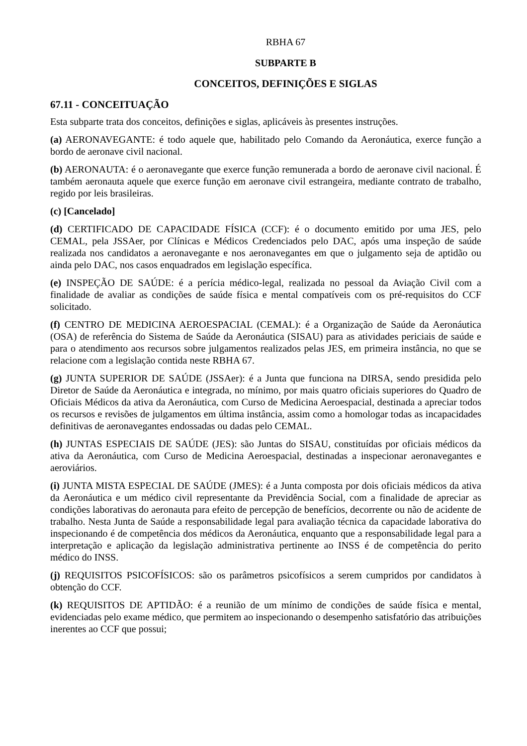RBHA 67
SUBPARTE B
CONCEITOS, DEFINIÇÕES E SIGLAS
67.11 - CONCEITUAÇÃO
Esta subparte trata dos conceitos, definições e siglas, aplicáveis às presentes instruções.
(a) AERONAVEGANTE: é todo aquele que, habilitado pelo Comando da Aeronáutica, exerce função a bordo de aeronave civil nacional.
(b) AERONAUTA: é o aeronavegante que exerce função remunerada a bordo de aeronave civil nacional. É também aeronauta aquele que exerce função em aeronave civil estrangeira, mediante contrato de trabalho, regido por leis brasileiras.
(c) [Cancelado]
(d) CERTIFICADO DE CAPACIDADE FÍSICA (CCF): é o documento emitido por uma JES, pelo CEMAL, pela JSSAer, por Clínicas e Médicos Credenciados pelo DAC, após uma inspeção de saúde realizada nos candidatos a aeronavegante e nos aeronavegantes em que o julgamento seja de aptidão ou ainda pelo DAC, nos casos enquadrados em legislação específica.
(e) INSPEÇÃO DE SAÚDE: é a perícia médico-legal, realizada no pessoal da Aviação Civil com a finalidade de avaliar as condições de saúde física e mental compatíveis com os pré-requisitos do CCF solicitado.
(f) CENTRO DE MEDICINA AEROESPACIAL (CEMAL): é a Organização de Saúde da Aeronáutica (OSA) de referência do Sistema de Saúde da Aeronáutica (SISAU) para as atividades periciais de saúde e para o atendimento aos recursos sobre julgamentos realizados pelas JES, em primeira instância, no que se relacione com a legislação contida neste RBHA 67.
(g) JUNTA SUPERIOR DE SAÚDE (JSSAer): é a Junta que funciona na DIRSA, sendo presidida pelo Diretor de Saúde da Aeronáutica e integrada, no mínimo, por mais quatro oficiais superiores do Quadro de Oficiais Médicos da ativa da Aeronáutica, com Curso de Medicina Aeroespacial, destinada a apreciar todos os recursos e revisões de julgamentos em última instância, assim como a homologar todas as incapacidades definitivas de aeronavegantes endossadas ou dadas pelo CEMAL.
(h) JUNTAS ESPECIAIS DE SAÚDE (JES): são Juntas do SISAU, constituídas por oficiais médicos da ativa da Aeronáutica, com Curso de Medicina Aeroespacial, destinadas a inspecionar aeronavegantes e aeroviários.
(i) JUNTA MISTA ESPECIAL DE SAÚDE (JMES): é a Junta composta por dois oficiais médicos da ativa da Aeronáutica e um médico civil representante da Previdência Social, com a finalidade de apreciar as condições laborativas do aeronauta para efeito de percepção de benefícios, decorrente ou não de acidente de trabalho. Nesta Junta de Saúde a responsabilidade legal para avaliação técnica da capacidade laborativa do inspecionando é de competência dos médicos da Aeronáutica, enquanto que a responsabilidade legal para a interpretação e aplicação da legislação administrativa pertinente ao INSS é de competência do perito médico do INSS.
(j) REQUISITOS PSICOFÍSICOS: são os parâmetros psicofísicos a serem cumpridos por candidatos à obtenção do CCF.
(k) REQUISITOS DE APTIDÃO: é a reunião de um mínimo de condições de saúde física e mental, evidenciadas pelo exame médico, que permitem ao inspecionando o desempenho satisfatório das atribuições inerentes ao CCF que possui;